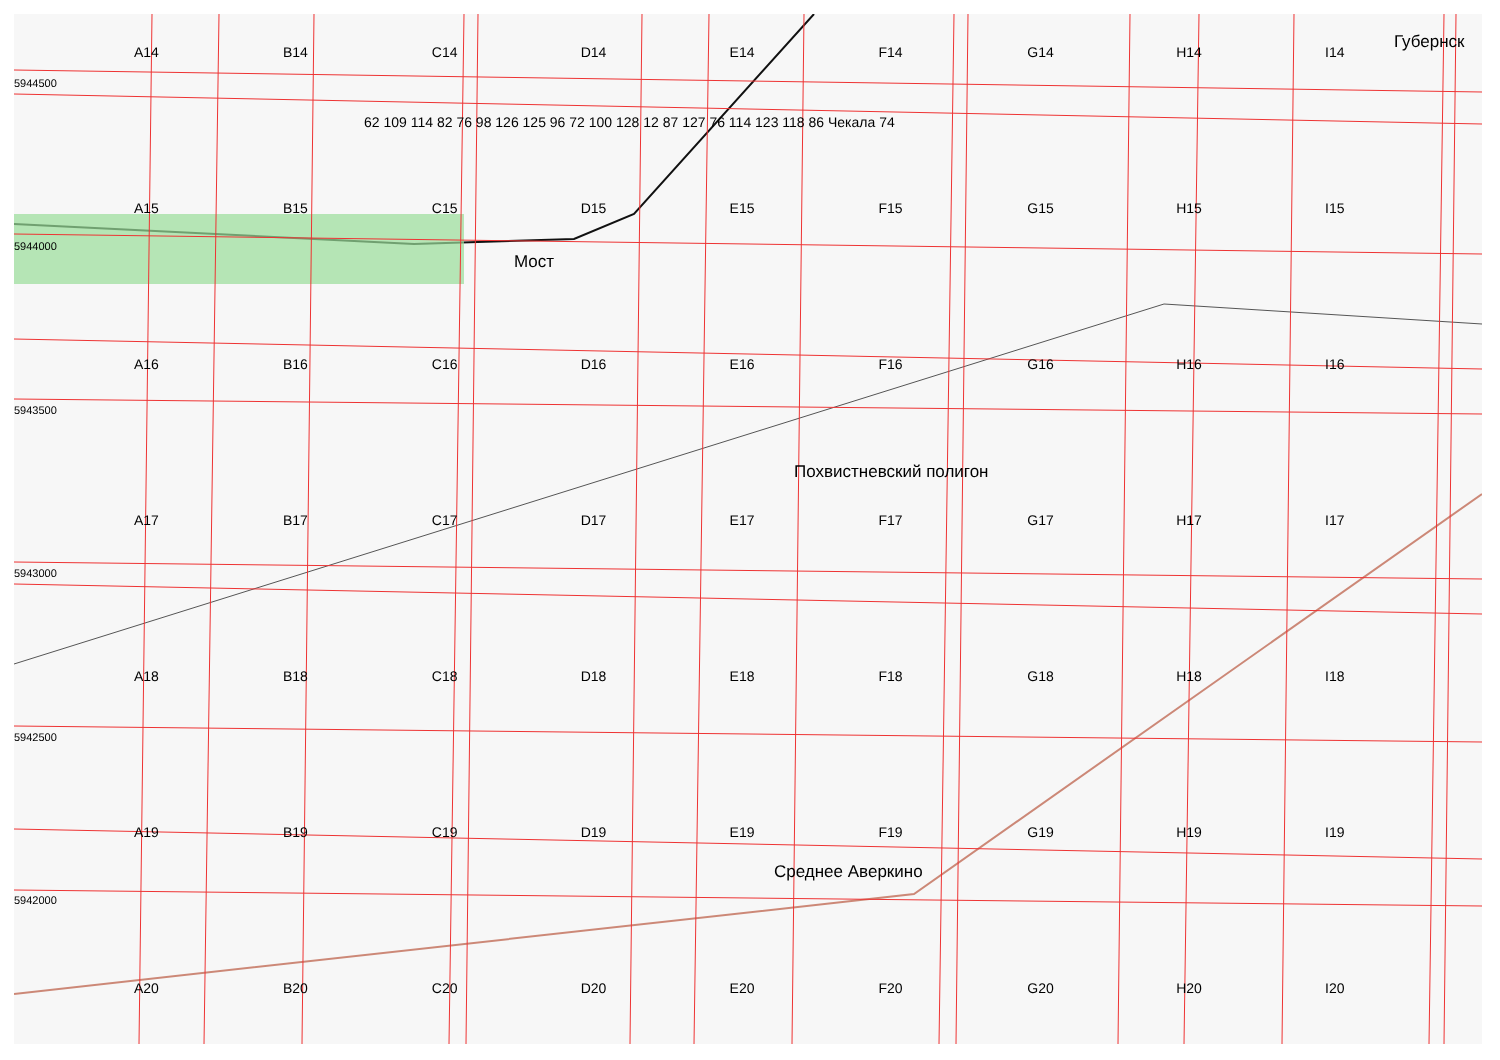Губернск
Мост
Похвистневский полигон
Среднее Аверкино
5944500
5944000
5943500
5943000
5942500
5942000
A14 B14 C14 D14 E14 F14 G14 H14 I14 A15 B15 C15 D15 E15 F15 G15 H15 I15 A16 B16 C16 D16 E16 F16 G16 H16 I16 A17 B17 C17 D17 E17 F17 G17 H17 I17 A18 B18 C18 D18 E18 F18 G18 H18 I18 A19 B19 C19 D19 E19 F19 G19 H19 I19 A20 B20 C20 D20 E20 F20 G20 H20 I20
62 109 114 82 76 98 126 125 96 72 100 128 12 87 127 76 114 123 118 86 Чекала 74